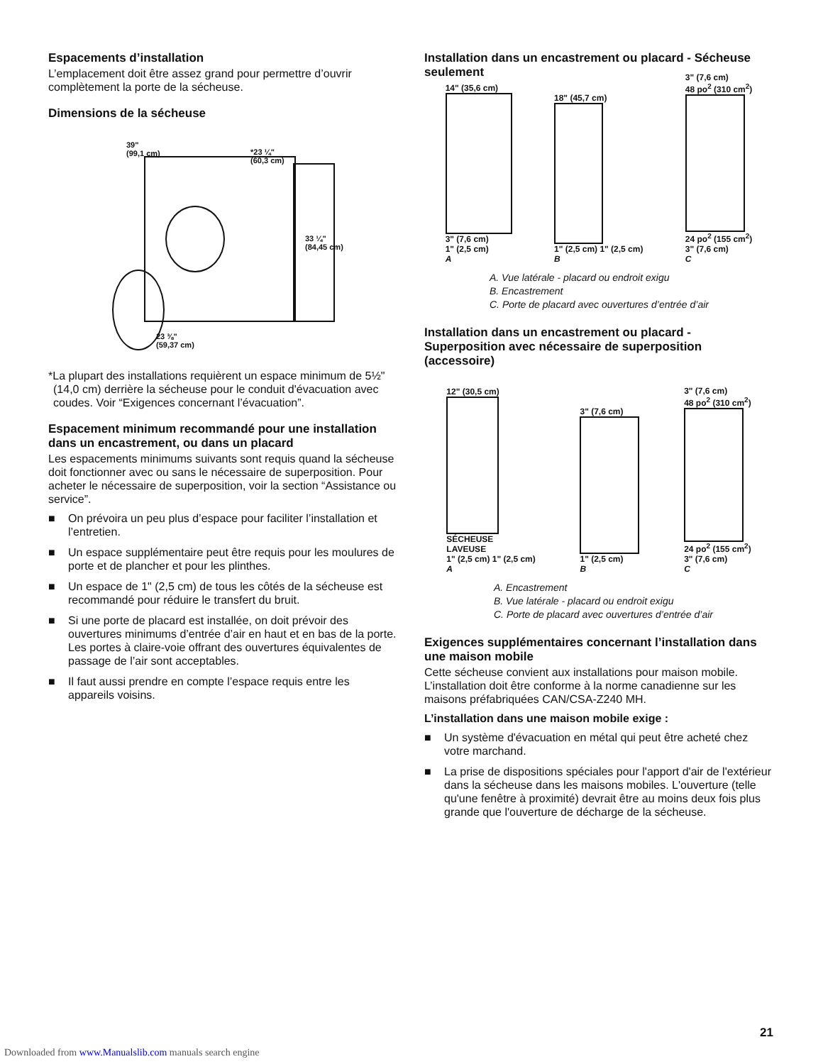Espacements d’installation
L’emplacement doit être assez grand pour permettre d’ouvrir complètement la porte de la sécheuse.
Dimensions de la sécheuse
39"
(99,1 cm) *23 ¼"
(60,3 cm)
33 ¼"
(84,45 cm)
23 ⅜"
(59,37 cm)
*La plupart des installations requièrent un espace minimum de 5½" (14,0 cm) derrière la sécheuse pour le conduit d'évacuation avec coudes. Voir “Exigences concernant l’évacuation”.
Espacement minimum recommandé pour une installation dans un encastrement, ou dans un placard
Les espacements minimums suivants sont requis quand la sécheuse doit fonctionner avec ou sans le nécessaire de superposition. Pour acheter le nécessaire de superposition, voir la section “Assistance ou service”.
■ On prévoira un peu plus d’espace pour faciliter l’installation et l’entretien.
■ Un espace supplémentaire peut être requis pour les moulures de porte et de plancher et pour les plinthes.
■ Un espace de 1" (2,5 cm) de tous les côtés de la sécheuse est recommandé pour réduire le transfert du bruit.
■ Si une porte de placard est installée, on doit prévoir des ouvertures minimums d’entrée d’air en haut et en bas de la porte. Les portes à claire-voie offrant des ouvertures équivalentes de passage de l’air sont acceptables.
■ Il faut aussi prendre en compte l’espace requis entre les appareils voisins.
Installation dans un encastrement ou placard - Sécheuse seulement
14" (35,6 cm)
3" (7,6 cm)
1" (2,5 cm)
A
18" (45,7 cm)
1" (2,5 cm) 1" (2,5 cm)
B
3" (7,6 cm)
48 po<sup>2</sup> (310 cm<sup>2</sup>)
24 po<sup>2</sup> (155 cm<sup>2</sup>)
3" (7,6 cm)
C
A. Vue latérale - placard ou endroit exigu
B. Encastrement
C. Porte de placard avec ouvertures d’entrée d’air
Installation dans un encastrement ou placard - Superposition avec nécessaire de superposition (accessoire)
12" (30,5 cm)
SÉCHEUSE
LAVEUSE
1" (2,5 cm) 1" (2,5 cm)
A
3" (7,6 cm)
1" (2,5 cm)
B
3" (7,6 cm)
48 po<sup>2</sup> (310 cm<sup>2</sup>)
24 po<sup>2</sup> (155 cm<sup>2</sup>)
3" (7,6 cm)
C
A. Encastrement
B. Vue latérale - placard ou endroit exigu
C. Porte de placard avec ouvertures d’entrée d’air
Exigences supplémentaires concernant l’installation dans une maison mobile
Cette sécheuse convient aux installations pour maison mobile. L’installation doit être conforme à la norme canadienne sur les maisons préfabriquées CAN/CSA-Z240 MH.
L’installation dans une maison mobile exige :
■ Un système d'évacuation en métal qui peut être acheté chez votre marchand.
■ La prise de dispositions spéciales pour l'apport d'air de l'extérieur dans la sécheuse dans les maisons mobiles. L'ouverture (telle qu'une fenêtre à proximité) devrait être au moins deux fois plus grande que l'ouverture de décharge de la sécheuse.
21
Downloaded from www.Manualslib.com manuals search engine